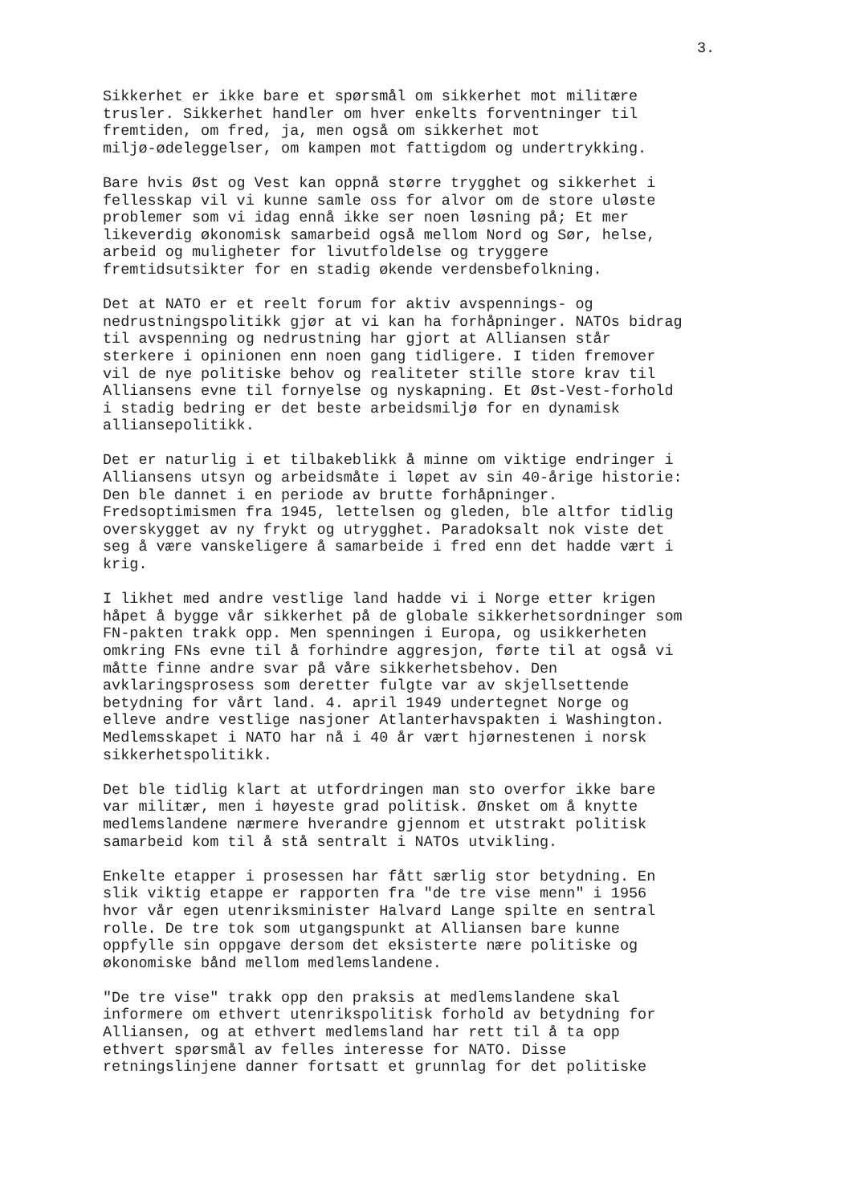3.
Sikkerhet er ikke bare et spørsmål om sikkerhet mot militære trusler. Sikkerhet handler om hver enkelts forventninger til fremtiden, om fred, ja, men også om sikkerhet mot miljø-ødeleggelser, om kampen mot fattigdom og undertrykking.
Bare hvis Øst og Vest kan oppnå større trygghet og sikkerhet i fellesskap vil vi kunne samle oss for alvor om de store uløste problemer som vi idag ennå ikke ser noen løsning på; Et mer likeverdig økonomisk samarbeid også mellom Nord og Sør, helse, arbeid og muligheter for livutfoldelse og tryggere fremtidsutsikter for en stadig økende verdensbefolkning.
Det at NATO er et reelt forum for aktiv avspennings- og nedrustningspolitikk gjør at vi kan ha forhåpninger. NATOs bidrag til avspenning og nedrustning har gjort at Alliansen står sterkere i opinionen enn noen gang tidligere. I tiden fremover vil de nye politiske behov og realiteter stille store krav til Alliansens evne til fornyelse og nyskapning. Et Øst-Vest-forhold i stadig bedring er det beste arbeidsmiljø for en dynamisk alliansepolitikk.
Det er naturlig i et tilbakeblikk å minne om viktige endringer i Alliansens utsyn og arbeidsmåte i løpet av sin 40-årige historie: Den ble dannet i en periode av brutte forhåpninger. Fredsoptimismen fra 1945, lettelsen og gleden, ble altfor tidlig overskygget av ny frykt og utrygghet. Paradoksalt nok viste det seg å være vanskeligere å samarbeide i fred enn det hadde vært i krig.
I likhet med andre vestlige land hadde vi i Norge etter krigen håpet å bygge vår sikkerhet på de globale sikkerhetsordninger som FN-pakten trakk opp. Men spenningen i Europa, og usikkerheten omkring FNs evne til å forhindre aggresjon, førte til at også vi måtte finne andre svar på våre sikkerhetsbehov. Den avklaringsprosess som deretter fulgte var av skjellsettende betydning for vårt land. 4. april 1949 undertegnet Norge og elleve andre vestlige nasjoner Atlanterhavspakten i Washington. Medlemsskapet i NATO har nå i 40 år vært hjørnestenen i norsk sikkerhetspolitikk.
Det ble tidlig klart at utfordringen man sto overfor ikke bare var militær, men i høyeste grad politisk. Ønsket om å knytte medlemslandene nærmere hverandre gjennom et utstrakt politisk samarbeid kom til å stå sentralt i NATOs utvikling.
Enkelte etapper i prosessen har fått særlig stor betydning. En slik viktig etappe er rapporten fra "de tre vise menn" i 1956 hvor vår egen utenriksminister Halvard Lange spilte en sentral rolle. De tre tok som utgangspunkt at Alliansen bare kunne oppfylle sin oppgave dersom det eksisterte nære politiske og økonomiske bånd mellom medlemslandene.
"De tre vise" trakk opp den praksis at medlemslandene skal informere om ethvert utenrikspolitisk forhold av betydning for Alliansen, og at ethvert medlemsland har rett til å ta opp ethvert spørsmål av felles interesse for NATO. Disse retningslinjene danner fortsatt et grunnlag for det politiske